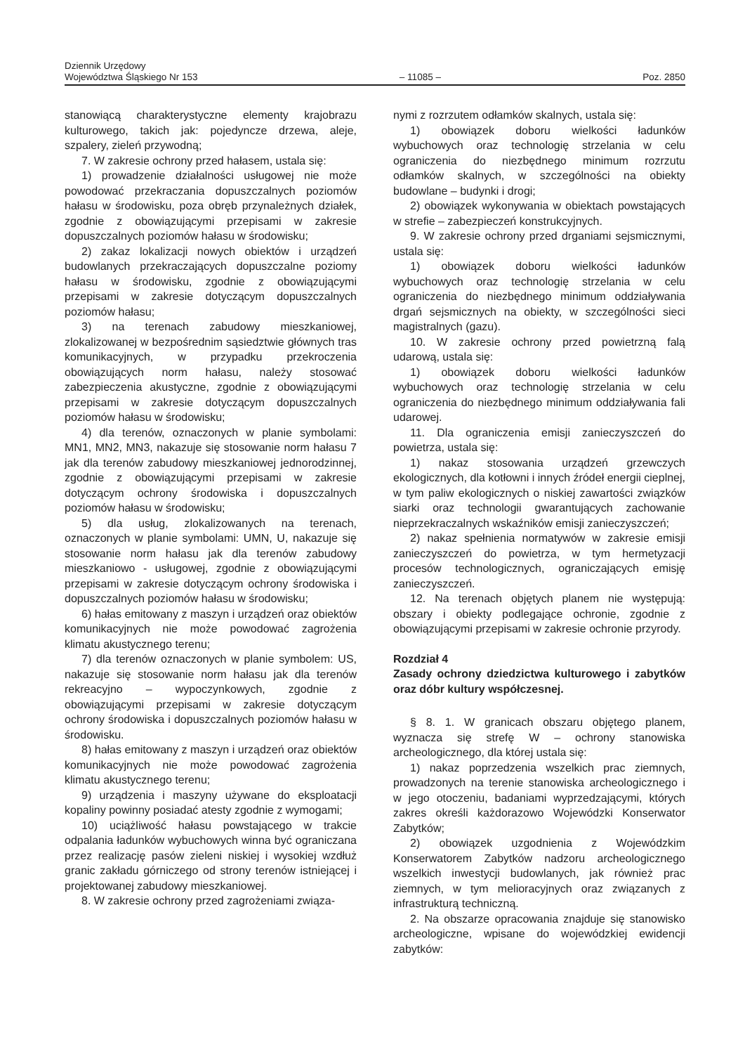Dziennik Urzędowy
Województwa Śląskiego Nr 153
– 11085 –
Poz. 2850
stanowiącą charakterystyczne elementy krajobrazu kulturowego, takich jak: pojedyncze drzewa, aleje, szpalery, zieleń przywodną;
7. W zakresie ochrony przed hałasem, ustala się:
1) prowadzenie działalności usługowej nie może powodować przekraczania dopuszczalnych poziomów hałasu w środowisku, poza obręb przynależnych działek, zgodnie z obowiązującymi przepisami w zakresie dopuszczalnych poziomów hałasu w środowisku;
2) zakaz lokalizacji nowych obiektów i urządzeń budowlanych przekraczających dopuszczalne poziomy hałasu w środowisku, zgodnie z obowiązującymi przepisami w zakresie dotyczącym dopuszczalnych poziomów hałasu;
3) na terenach zabudowy mieszkaniowej, zlokalizowanej w bezpośrednim sąsiedztwie głównych tras komunikacyjnych, w przypadku przekroczenia obowiązujących norm hałasu, należy stosować zabezpieczenia akustyczne, zgodnie z obowiązującymi przepisami w zakresie dotyczącym dopuszczalnych poziomów hałasu w środowisku;
4) dla terenów, oznaczonych w planie symbolami: MN1, MN2, MN3, nakazuje się stosowanie norm hałasu 7 jak dla terenów zabudowy mieszkaniowej jednorodzinnej, zgodnie z obowiązującymi przepisami w zakresie dotyczącym ochrony środowiska i dopuszczalnych poziomów hałasu w środowisku;
5) dla usług, zlokalizowanych na terenach, oznaczonych w planie symbolami: UMN, U, nakazuje się stosowanie norm hałasu jak dla terenów zabudowy mieszkaniowo - usługowej, zgodnie z obowiązującymi przepisami w zakresie dotyczącym ochrony środowiska i dopuszczalnych poziomów hałasu w środowisku;
6) hałas emitowany z maszyn i urządzeń oraz obiektów komunikacyjnych nie może powodować zagrożenia klimatu akustycznego terenu;
7) dla terenów oznaczonych w planie symbolem: US, nakazuje się stosowanie norm hałasu jak dla terenów rekreacyjno – wypoczynkowych, zgodnie z obowiązującymi przepisami w zakresie dotyczącym ochrony środowiska i dopuszczalnych poziomów hałasu w środowisku.
8) hałas emitowany z maszyn i urządzeń oraz obiektów komunikacyjnych nie może powodować zagrożenia klimatu akustycznego terenu;
9) urządzenia i maszyny używane do eksploatacji kopaliny powinny posiadać atesty zgodnie z wymogami;
10) uciążliwość hałasu powstającego w trakcie odpalania ładunków wybuchowych winna być ograniczana przez realizację pasów zieleni niskiej i wysokiej wzdłuż granic zakładu górniczego od strony terenów istniejącej i projektowanej zabudowy mieszkaniowej.
8. W zakresie ochrony przed zagrożeniami związa-
nymi z rozrzutem odłamków skalnych, ustala się:
1) obowiązek doboru wielkości ładunków wybuchowych oraz technologię strzelania w celu ograniczenia do niezbędnego minimum rozrzutu odłamków skalnych, w szczególności na obiekty budowlane – budynki i drogi;
2) obowiązek wykonywania w obiektach powstających w strefie – zabezpieczeń konstrukcyjnych.
9. W zakresie ochrony przed drganiami sejsmicznymi, ustala się:
1) obowiązek doboru wielkości ładunków wybuchowych oraz technologię strzelania w celu ograniczenia do niezbędnego minimum oddziaływania drgań sejsmicznych na obiekty, w szczególności sieci magistralnych (gazu).
10. W zakresie ochrony przed powietrzną falą udarową, ustala się:
1) obowiązek doboru wielkości ładunków wybuchowych oraz technologię strzelania w celu ograniczenia do niezbędnego minimum oddziaływania fali udarowej.
11. Dla ograniczenia emisji zanieczyszczeń do powietrza, ustala się:
1) nakaz stosowania urządzeń grzewczych ekologicznych, dla kotłowni i innych źródeł energii cieplnej, w tym paliw ekologicznych o niskiej zawartości związków siarki oraz technologii gwarantujących zachowanie nieprzekraczalnych wskaźników emisji zanieczyszczeń;
2) nakaz spełnienia normatywów w zakresie emisji zanieczyszczeń do powietrza, w tym hermetyzacji procesów technologicznych, ograniczających emisję zanieczyszczeń.
12. Na terenach objętych planem nie występują: obszary i obiekty podlegające ochronie, zgodnie z obowiązującymi przepisami w zakresie ochronie przyrody.
Rozdział 4
Zasady ochrony dziedzictwa kulturowego i zabytków oraz dóbr kultury współczesnej.
§ 8. 1. W granicach obszaru objętego planem, wyznacza się strefę W – ochrony stanowiska archeologicznego, dla której ustala się:
1) nakaz poprzedzenia wszelkich prac ziemnych, prowadzonych na terenie stanowiska archeologicznego i w jego otoczeniu, badaniami wyprzedzającymi, których zakres określi każdorazowo Wojewódzki Konserwator Zabytków;
2) obowiązek uzgodnienia z Wojewódzkim Konserwatorem Zabytków nadzoru archeologicznego wszelkich inwestycji budowlanych, jak również prac ziemnych, w tym melioracyjnych oraz związanych z infrastrukturą techniczną.
2. Na obszarze opracowania znajduje się stanowisko archeologiczne, wpisane do wojewódzkiej ewidencji zabytków: